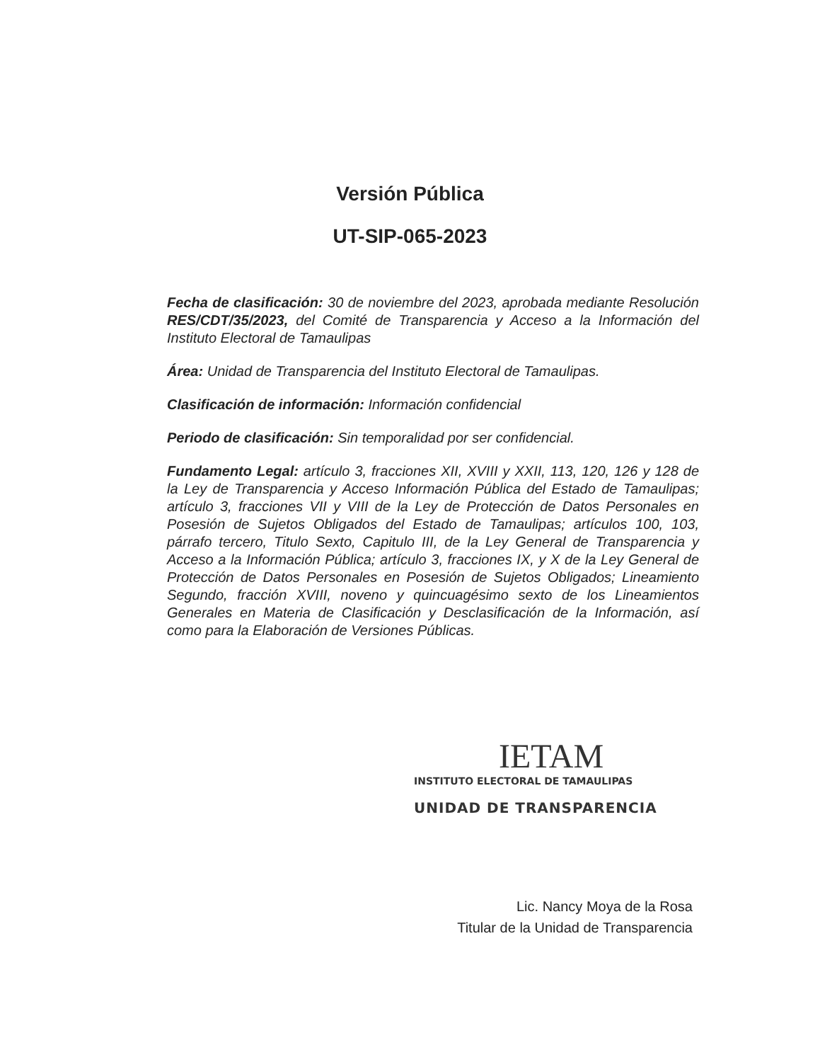Versión Pública
UT-SIP-065-2023
Fecha de clasificación: 30 de noviembre del 2023, aprobada mediante Resolución RES/CDT/35/2023, del Comité de Transparencia y Acceso a la Información del Instituto Electoral de Tamaulipas
Área: Unidad de Transparencia del Instituto Electoral de Tamaulipas.
Clasificación de información: Información confidencial
Periodo de clasificación: Sin temporalidad por ser confidencial.
Fundamento Legal: artículo 3, fracciones XII, XVIII y XXII, 113, 120, 126 y 128 de la Ley de Transparencia y Acceso Información Pública del Estado de Tamaulipas; artículo 3, fracciones VII y VIII de la Ley de Protección de Datos Personales en Posesión de Sujetos Obligados del Estado de Tamaulipas; artículos 100, 103, párrafo tercero, Titulo Sexto, Capitulo III, de la Ley General de Transparencia y Acceso a la Información Pública; artículo 3, fracciones IX, y X de la Ley General de Protección de Datos Personales en Posesión de Sujetos Obligados; Lineamiento Segundo, fracción XVIII, noveno y quincuagésimo sexto de los Lineamientos Generales en Materia de Clasificación y Desclasificación de la Información, así como para la Elaboración de Versiones Públicas.
IETAM
INSTITUTO ELECTORAL DE TAMAULIPAS
UNIDAD DE TRANSPARENCIA
Lic. Nancy Moya de la Rosa
Titular de la Unidad de Transparencia